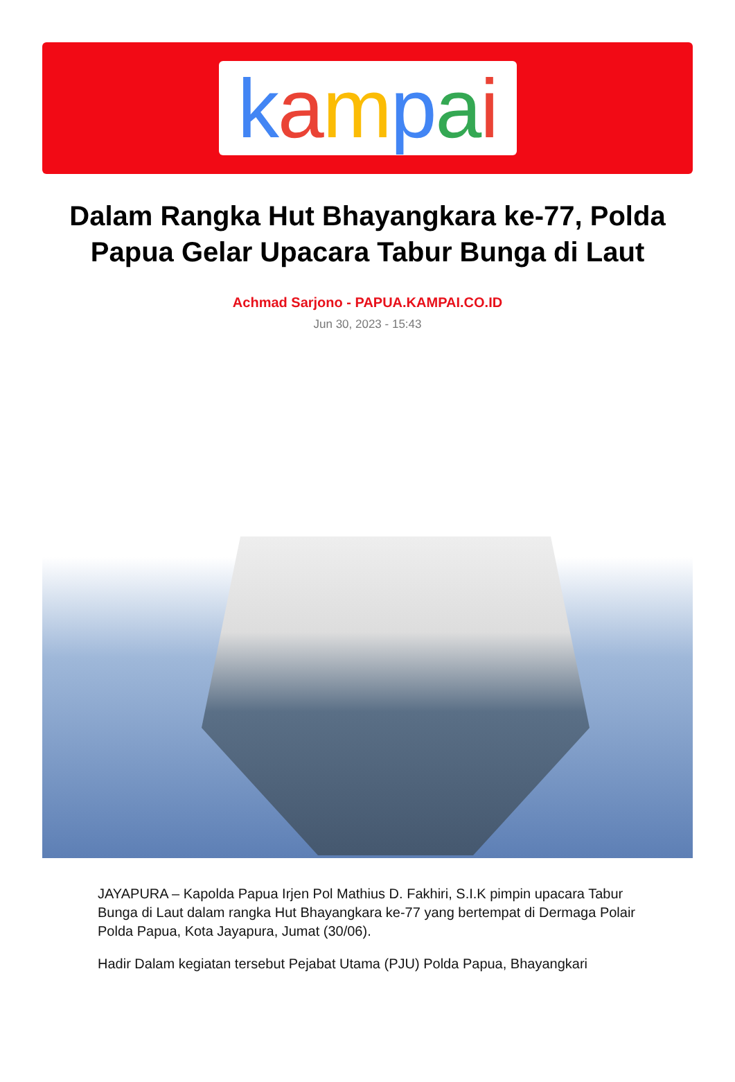kampai
Dalam Rangka Hut Bhayangkara ke-77, Polda Papua Gelar Upacara Tabur Bunga di Laut
Achmad Sarjono - PAPUA.KAMPAI.CO.ID
Jun 30, 2023 - 15:43
JAYAPURA – Kapolda Papua Irjen Pol Mathius D. Fakhiri, S.I.K pimpin upacara Tabur Bunga di Laut dalam rangka Hut Bhayangkara ke-77 yang bertempat di Dermaga Polair Polda Papua, Kota Jayapura, Jumat (30/06).
Hadir Dalam kegiatan tersebut Pejabat Utama (PJU) Polda Papua, Bhayangkari